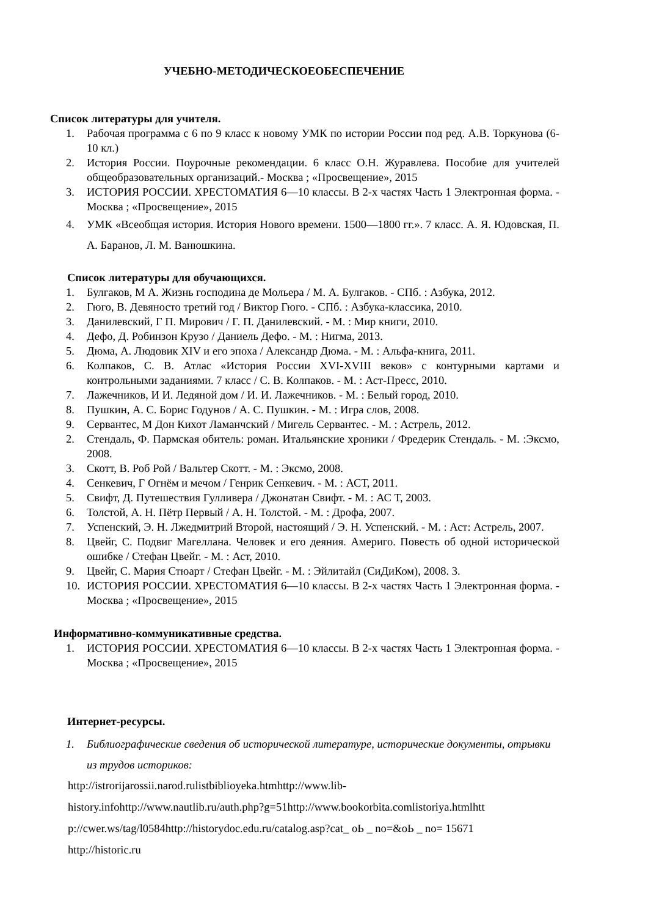УЧЕБНО-МЕТОДИЧЕСКОЕОБЕСПЕЧЕНИЕ
Список литературы для учителя.
1. Рабочая программа с 6 по 9 класс к новому УМК по истории России под ред. А.В. Торкунова (6-10 кл.)
2. История России. Поурочные рекомендации. 6 класс О.Н. Журавлева. Пособие для учителей общеобразовательных организаций.- Москва ; «Просвещение», 2015
3. ИСТОРИЯ РОССИИ. ХРЕСТОМАТИЯ 6—10 классы. В 2-х частях Часть 1 Электронная форма. - Москва ; «Просвещение», 2015
4. УМК «Всеобщая история. История Нового времени. 1500—1800 гг.». 7 класс. А. Я. Юдовская, П. А. Баранов, Л. М. Ванюшкина.
Список литературы для обучающихся.
1. Булгаков, М А. Жизнь господина де Мольера / М. А. Булгаков. - СПб. : Азбука, 2012.
2. Гюго, В. Девяносто третий год / Виктор Гюго. - СПб. : Азбука-классика, 2010.
3. Данилевский, Г П. Мирович / Г. П. Данилевский. - М. : Мир книги, 2010.
4. Дефо, Д. Робинзон Крузо / Даниель Дефо. - М. : Нигма, 2013.
5. Дюма, А. Людовик XIV и его эпоха / Александр Дюма. - М. : Альфа-книга, 2011.
6. Колпаков, С. В. Атлас «История России XVI-XVIII веков» с контурными картами и контрольными заданиями. 7 класс / С. В. Колпаков. - М. : Аст-Пресс, 2010.
7. Лажечников, И И. Ледяной дом / И. И. Лажечников. - М. : Белый город, 2010.
8. Пушкин, А. С. Борис Годунов / А. С. Пушкин. - М. : Игра слов, 2008.
9. Сервантес, М Дон Кихот Ламанчский / Мигель Сервантес. - М. : Астрель, 2012.
2. Стендаль, Ф. Пармская обитель: роман. Итальянские хроники / Фредерик Стендаль. - М. :Эксмо, 2008.
3. Скотт, В. Роб Рой / Вальтер Скотт. - М. : Эксмо, 2008.
4. Сенкевич, Г Огнём и мечом / Генрик Сенкевич. - М. : АСТ, 2011.
5. Свифт, Д. Путешествия Гулливера / Джонатан Свифт. - М. : АС Т, 2003.
6. Толстой, А. Н. Пётр Первый / А. Н. Толстой. - М. : Дрофа, 2007.
7. Успенский, Э. Н. Лжедмитрий Второй, настоящий / Э. Н. Успенский. - М. : Аст: Астрель, 2007.
8. Цвейг, С. Подвиг Магеллана. Человек и его деяния. Америго. Повесть об одной исторической ошибке / Стефан Цвейг. - М. : Аст, 2010.
9. Цвейг, С. Мария Стюарт / Стефан Цвейг. - М. : Эйлитайл (СиДиКом), 2008. 3.
10. ИСТОРИЯ РОССИИ. ХРЕСТОМАТИЯ 6—10 классы. В 2-х частях Часть 1 Электронная форма. - Москва ; «Просвещение», 2015
Информативно-коммуникативные средства.
1. ИСТОРИЯ РОССИИ. ХРЕСТОМАТИЯ 6—10 классы. В 2-х частях Часть 1 Электронная форма. - Москва ; «Просвещение», 2015
Интернет-ресурсы.
1. Библиографические сведения об исторической литературе, исторические документы, отрывки из трудов историков:
http://istrorijarossii.narod.rulistbiblioyeka.htmhttp://www.lib-
history.infohttp://www.nautlib.ru/auth.php?g=51http://www.bookorbita.comlistoriya.htmlhtt
p://cwer.ws/tag/l0584http://historydoc.edu.ru/catalog.asp?cat_ oЬ _ no=&oЬ _ no= 15671
http://historic.ru